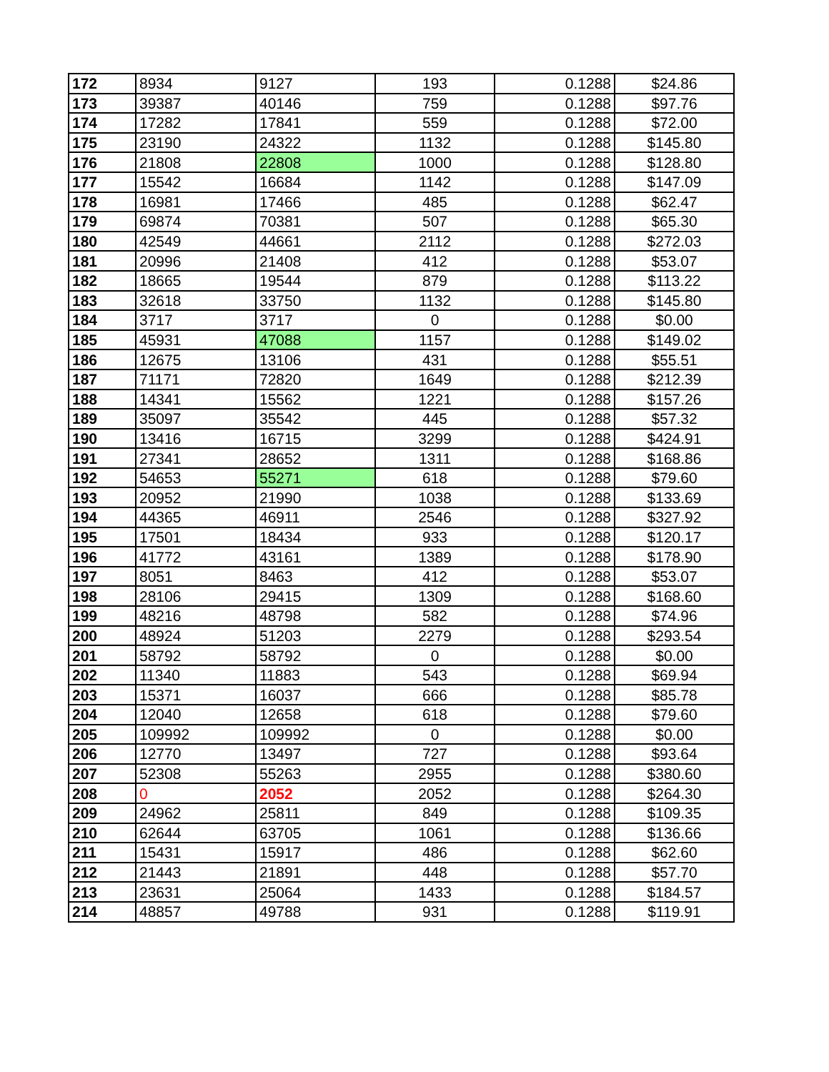| 172 | 8934 | 9127 | 193 | 0.1288 | $24.86 |
| 173 | 39387 | 40146 | 759 | 0.1288 | $97.76 |
| 174 | 17282 | 17841 | 559 | 0.1288 | $72.00 |
| 175 | 23190 | 24322 | 1132 | 0.1288 | $145.80 |
| 176 | 21808 | 22808 | 1000 | 0.1288 | $128.80 |
| 177 | 15542 | 16684 | 1142 | 0.1288 | $147.09 |
| 178 | 16981 | 17466 | 485 | 0.1288 | $62.47 |
| 179 | 69874 | 70381 | 507 | 0.1288 | $65.30 |
| 180 | 42549 | 44661 | 2112 | 0.1288 | $272.03 |
| 181 | 20996 | 21408 | 412 | 0.1288 | $53.07 |
| 182 | 18665 | 19544 | 879 | 0.1288 | $113.22 |
| 183 | 32618 | 33750 | 1132 | 0.1288 | $145.80 |
| 184 | 3717 | 3717 | 0 | 0.1288 | $0.00 |
| 185 | 45931 | 47088 | 1157 | 0.1288 | $149.02 |
| 186 | 12675 | 13106 | 431 | 0.1288 | $55.51 |
| 187 | 71171 | 72820 | 1649 | 0.1288 | $212.39 |
| 188 | 14341 | 15562 | 1221 | 0.1288 | $157.26 |
| 189 | 35097 | 35542 | 445 | 0.1288 | $57.32 |
| 190 | 13416 | 16715 | 3299 | 0.1288 | $424.91 |
| 191 | 27341 | 28652 | 1311 | 0.1288 | $168.86 |
| 192 | 54653 | 55271 | 618 | 0.1288 | $79.60 |
| 193 | 20952 | 21990 | 1038 | 0.1288 | $133.69 |
| 194 | 44365 | 46911 | 2546 | 0.1288 | $327.92 |
| 195 | 17501 | 18434 | 933 | 0.1288 | $120.17 |
| 196 | 41772 | 43161 | 1389 | 0.1288 | $178.90 |
| 197 | 8051 | 8463 | 412 | 0.1288 | $53.07 |
| 198 | 28106 | 29415 | 1309 | 0.1288 | $168.60 |
| 199 | 48216 | 48798 | 582 | 0.1288 | $74.96 |
| 200 | 48924 | 51203 | 2279 | 0.1288 | $293.54 |
| 201 | 58792 | 58792 | 0 | 0.1288 | $0.00 |
| 202 | 11340 | 11883 | 543 | 0.1288 | $69.94 |
| 203 | 15371 | 16037 | 666 | 0.1288 | $85.78 |
| 204 | 12040 | 12658 | 618 | 0.1288 | $79.60 |
| 205 | 109992 | 109992 | 0 | 0.1288 | $0.00 |
| 206 | 12770 | 13497 | 727 | 0.1288 | $93.64 |
| 207 | 52308 | 55263 | 2955 | 0.1288 | $380.60 |
| 208 | 0 | 2052 | 2052 | 0.1288 | $264.30 |
| 209 | 24962 | 25811 | 849 | 0.1288 | $109.35 |
| 210 | 62644 | 63705 | 1061 | 0.1288 | $136.66 |
| 211 | 15431 | 15917 | 486 | 0.1288 | $62.60 |
| 212 | 21443 | 21891 | 448 | 0.1288 | $57.70 |
| 213 | 23631 | 25064 | 1433 | 0.1288 | $184.57 |
| 214 | 48857 | 49788 | 931 | 0.1288 | $119.91 |